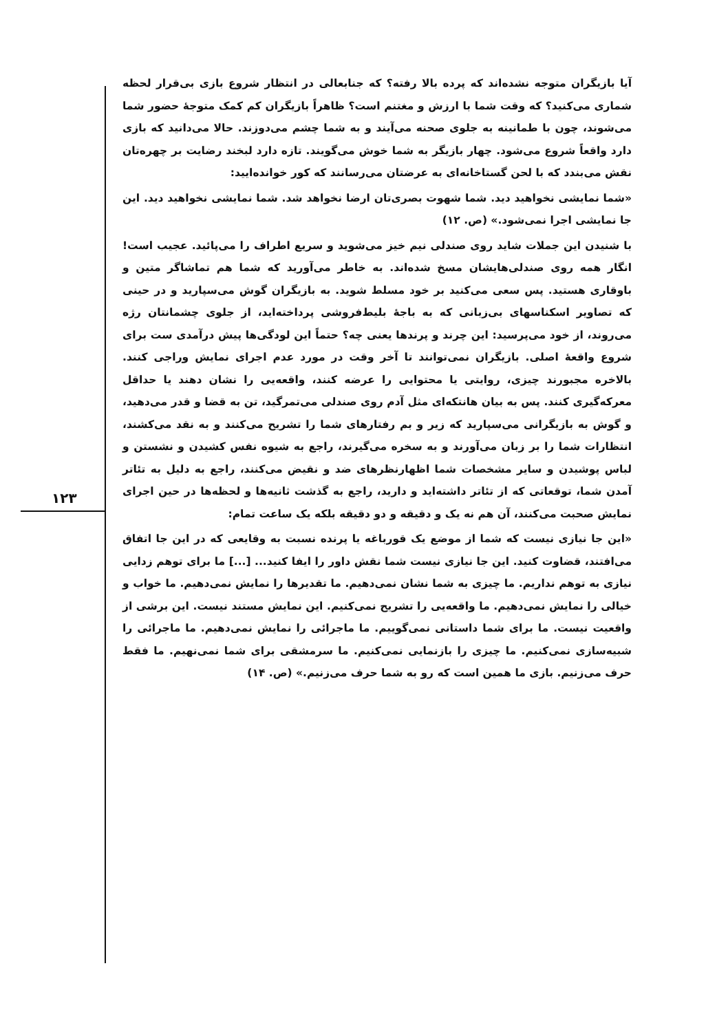۱۲۳
آیا بازیگران متوجه نشده‌اند که پرده بالا رفته؟ که جنابعالی در انتظار شروع بازی بی‌قرار لحظه شماری می‌کنید؟ که وقت شما با ارزش و مغتنم است؟ ظاهراً بازیگران کم کمک متوجهٔ حضور شما می‌شوند، چون با طمانینه به جلوی صحنه می‌آیند و به شما چشم می‌دوزند. حالا می‌دانید که بازی دارد واقعاً شروع می‌شود. چهار بازیگر به شما خوش می‌گویند. تازه دارد لبخند رضایت بر چهره‌تان نقش می‌بندد که با لحن گستاخانه‌ای به عرضتان می‌رسانند که کور خوانده‌ایید:
«شما نمایشی نخواهید دید. شما شهوت بصری‌تان ارضا نخواهد شد. شما نمایشی نخواهید دید. این جا نمایشی اجرا نمی‌شود.» (ص. ۱۲)
با شنیدن این جملات شاید روی صندلی نیم خیز می‌شوید و سریع اطراف را می‌پائید. عجیب است! انگار همه روی صندلی‌هایشان مسخ شده‌اند. به خاطر می‌آورید که شما هم تماشاگر متین و باوقاری هستید. پس سعی می‌کنید بر خود مسلط شوید. به بازیگران گوش می‌سپارید و در حینی که تصاویر اسکناسهای بی‌زبانی که به باجهٔ بلیط‌فروشی پرداخته‌اید، از جلوی چشمانتان رژه می‌روند، از خود می‌پرسید: این چرند و پرندها یعنی چه؟ حتماً این لودگی‌ها پیش درآمدی ست برای شروع واقعهٔ اصلی. بازیگران نمی‌توانند تا آخر وقت در مورد عدم اجرای نمایش وراجی کنند. بالاخره مجبورند چیزی، روایتی یا محتوایی را عرضه کنند، واقعه‌یی را نشان دهند یا حداقل معرکه‌گیری کنند. پس به بیان هانتکه‌ای مثل آدم روی صندلی می‌تمرگید، تن به قضا و قدر می‌دهید، و گوش به بازیگرانی می‌سپارید که زیر و بم رفتارهای شما را تشریح می‌کنند و به نقد می‌کشند، انتظارات شما را بر زبان می‌آورند و به سخره می‌گیرند، راجع به شیوه نفس کشیدن و نشستن و لباس پوشیدن و سایر مشخصات شما اظهارنظرهای ضد و نقیض می‌کنند، راجع به دلیل به تئاتر آمدن شما، توقعاتی که از تئاتر داشته‌اید و دارید، راجع به گذشت ثانیه‌ها و لحظه‌ها در حین اجرای نمایش صحبت می‌کنند، آن هم نه یک و دقیقه و دو دقیقه بلکه یک ساعت تمام:
«این جا نیازی نیست که شما از موضع یک قورباغه یا پرنده نسبت به وقایعی که در این جا اتفاق می‌افتند، قضاوت کنید. این جا نیازی نیست شما نقش داور را ایفا کنید... [...] ما برای توهم زدایی نیازی به توهم نداریم. ما چیزی به شما نشان نمی‌دهیم. ما تقدیرها را نمایش نمی‌دهیم. ما خواب و خیالی را نمایش نمی‌دهیم. ما واقعه‌یی را تشریح نمی‌کنیم. این نمایش مستند نیست. این برشی از واقعیت نیست. ما برای شما داستانی نمی‌گوییم. ما ماجرائی را نمایش نمی‌دهیم. ما ماجرائی را شبیه‌سازی نمی‌کنیم. ما چیزی را بازنمایی نمی‌کنیم. ما سرمشقی برای شما نمی‌نهیم. ما فقط حرف می‌زنیم. بازی ما همین است که رو به شما حرف می‌زنیم.» (ص. ۱۴)